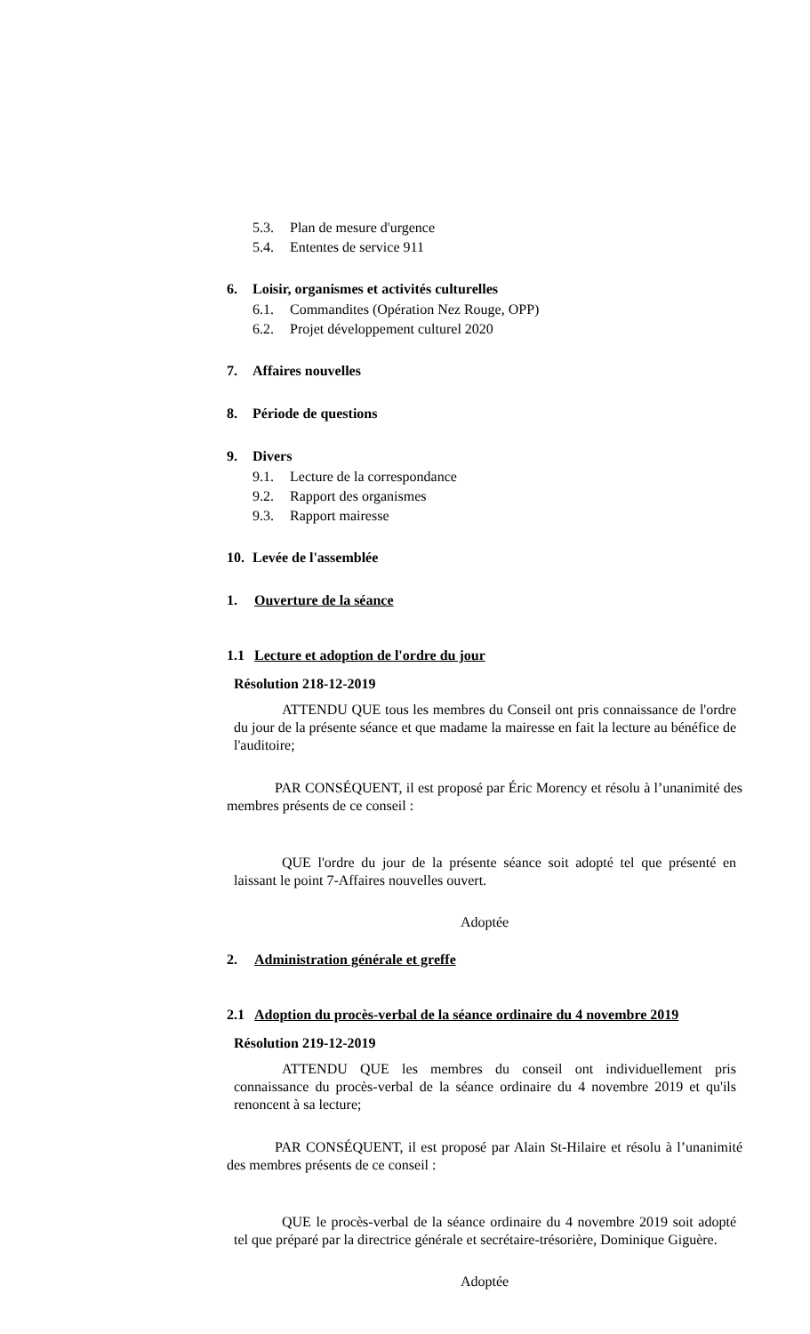5.3. Plan de mesure d'urgence
5.4. Ententes de service 911
6. Loisir, organismes et activités culturelles
6.1. Commandites (Opération Nez Rouge, OPP)
6.2. Projet développement culturel 2020
7. Affaires nouvelles
8. Période de questions
9. Divers
9.1. Lecture de la correspondance
9.2. Rapport des organismes
9.3. Rapport mairesse
10. Levée de l'assemblée
1. Ouverture de la séance
1.1 Lecture et adoption de l'ordre du jour
Résolution 218-12-2019
ATTENDU QUE tous les membres du Conseil ont pris connaissance de l'ordre du jour de la présente séance et que madame la mairesse en fait la lecture au bénéfice de l'auditoire;
PAR CONSÉQUENT, il est proposé par Éric Morency et résolu à l’unanimité des membres présents de ce conseil :
QUE l'ordre du jour de la présente séance soit adopté tel que présenté en laissant le point 7-Affaires nouvelles ouvert.
Adoptée
2. Administration générale et greffe
2.1 Adoption du procès-verbal de la séance ordinaire du 4 novembre 2019
Résolution 219-12-2019
ATTENDU QUE les membres du conseil ont individuellement pris connaissance du procès-verbal de la séance ordinaire du 4 novembre 2019 et qu'ils renoncent à sa lecture;
PAR CONSÉQUENT, il est proposé par Alain St-Hilaire et résolu à l’unanimité des membres présents de ce conseil :
QUE le procès-verbal de la séance ordinaire du 4 novembre 2019 soit adopté tel que préparé par la directrice générale et secrétaire-trésorière, Dominique Giguère.
Adoptée